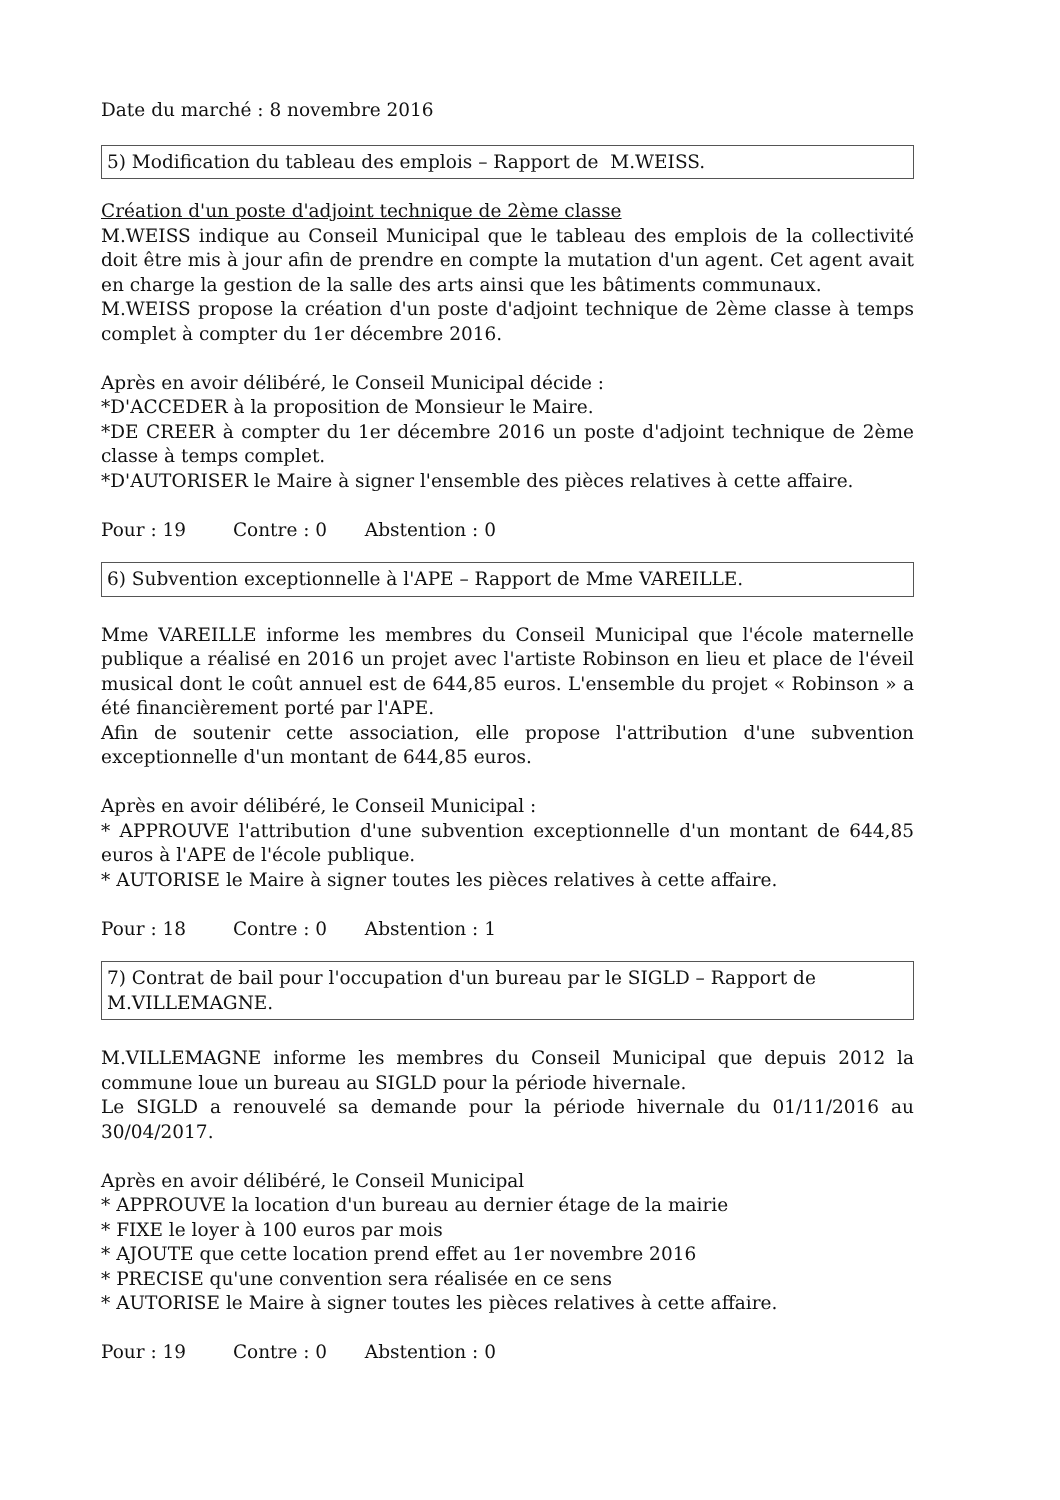Date du marché : 8 novembre 2016
5) Modification du tableau des emplois – Rapport de M.WEISS.
Création d'un poste d'adjoint technique de 2ème classe
M.WEISS indique au Conseil Municipal que le tableau des emplois de la collectivité doit être mis à jour afin de prendre en compte la mutation d'un agent. Cet agent avait en charge la gestion de la salle des arts ainsi que les bâtiments communaux.
M.WEISS propose la création d'un poste d'adjoint technique de 2ème classe à temps complet à compter du 1er décembre 2016.
Après en avoir délibéré, le Conseil Municipal décide :
*D'ACCEDER à la proposition de Monsieur le Maire.
*DE CREER à compter du 1er décembre 2016 un poste d'adjoint technique de 2ème classe à temps complet.
*D'AUTORISER le Maire à signer l'ensemble des pièces relatives à cette affaire.
Pour : 19 Contre : 0 Abstention : 0
6) Subvention exceptionnelle à l'APE – Rapport de Mme VAREILLE.
Mme VAREILLE informe les membres du Conseil Municipal que l'école maternelle publique a réalisé en 2016 un projet avec l'artiste Robinson en lieu et place de l'éveil musical dont le coût annuel est de 644,85 euros. L'ensemble du projet « Robinson » a été financièrement porté par l'APE.
Afin de soutenir cette association, elle propose l'attribution d'une subvention exceptionnelle d'un montant de 644,85 euros.
Après en avoir délibéré, le Conseil Municipal :
* APPROUVE l'attribution d'une subvention exceptionnelle d'un montant de 644,85 euros à l'APE de l'école publique.
* AUTORISE le Maire à signer toutes les pièces relatives à cette affaire.
Pour : 18 Contre : 0 Abstention : 1
7) Contrat de bail pour l'occupation d'un bureau par le SIGLD – Rapport de M.VILLEMAGNE.
M.VILLEMAGNE informe les membres du Conseil Municipal que depuis 2012 la commune loue un bureau au SIGLD pour la période hivernale.
Le SIGLD a renouvelé sa demande pour la période hivernale du 01/11/2016 au 30/04/2017.
Après en avoir délibéré, le Conseil Municipal
* APPROUVE la location d'un bureau au dernier étage de la mairie
* FIXE le loyer à 100 euros par mois
* AJOUTE que cette location prend effet au 1er novembre 2016
* PRECISE qu'une convention sera réalisée en ce sens
* AUTORISE le Maire à signer toutes les pièces relatives à cette affaire.
Pour : 19 Contre : 0 Abstention : 0